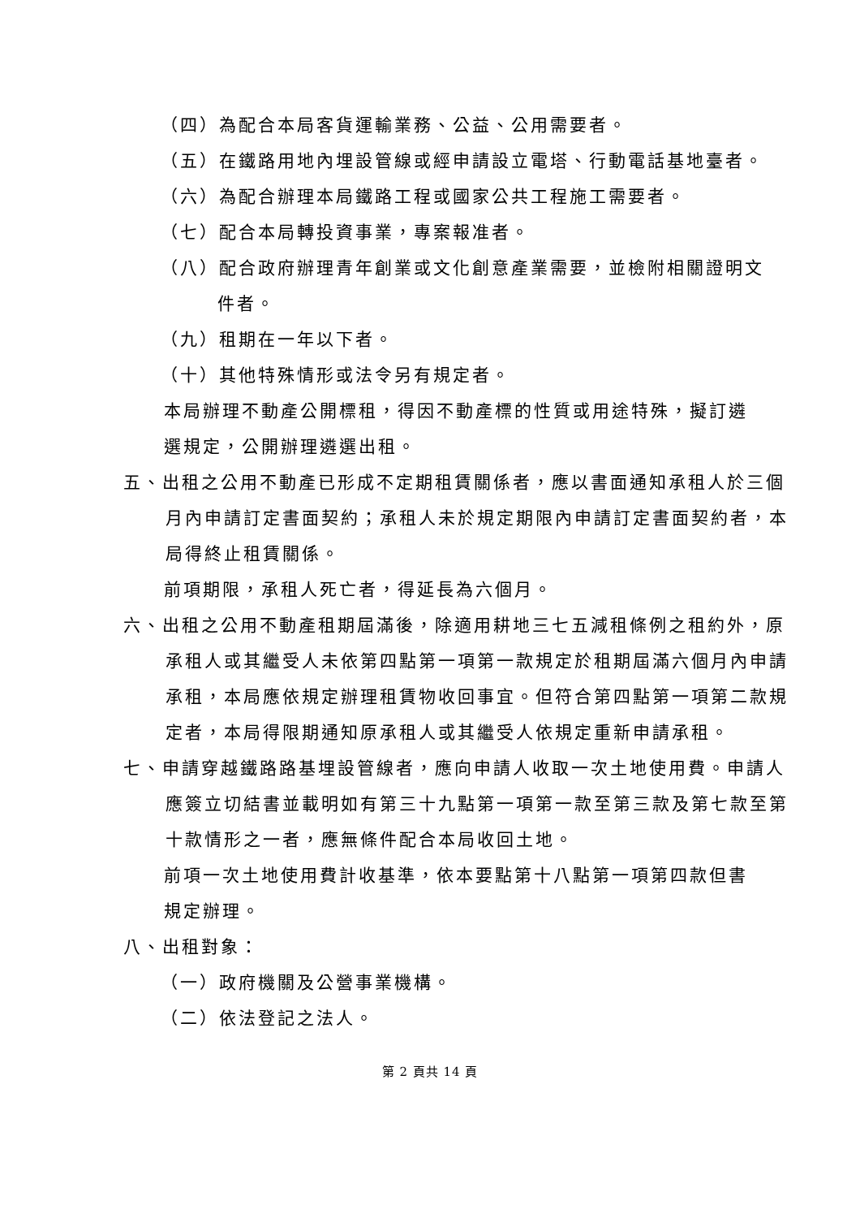（四）為配合本局客貨運輸業務、公益、公用需要者。
（五）在鐵路用地內埋設管線或經申請設立電塔、行動電話基地臺者。
（六）為配合辦理本局鐵路工程或國家公共工程施工需要者。
（七）配合本局轉投資事業，專案報准者。
（八）配合政府辦理青年創業或文化創意產業需要，並檢附相關證明文件者。
（九）租期在一年以下者。
（十）其他特殊情形或法令另有規定者。
本局辦理不動產公開標租，得因不動產標的性質或用途特殊，擬訂遴選規定，公開辦理遴選出租。
五、出租之公用不動產已形成不定期租賃關係者，應以書面通知承租人於三個月內申請訂定書面契約；承租人未於規定期限內申請訂定書面契約者，本局得終止租賃關係。
前項期限，承租人死亡者，得延長為六個月。
六、出租之公用不動產租期屆滿後，除適用耕地三七五減租條例之租約外，原承租人或其繼受人未依第四點第一項第一款規定於租期屆滿六個月內申請承租，本局應依規定辦理租賃物收回事宜。但符合第四點第一項第二款規定者，本局得限期通知原承租人或其繼受人依規定重新申請承租。
七、申請穿越鐵路路基埋設管線者，應向申請人收取一次土地使用費。申請人應簽立切結書並載明如有第三十九點第一項第一款至第三款及第七款至第十款情形之一者，應無條件配合本局收回土地。
前項一次土地使用費計收基準，依本要點第十八點第一項第四款但書規定辦理。
八、出租對象：
（一）政府機關及公營事業機構。
（二）依法登記之法人。
第 2 頁共 14 頁